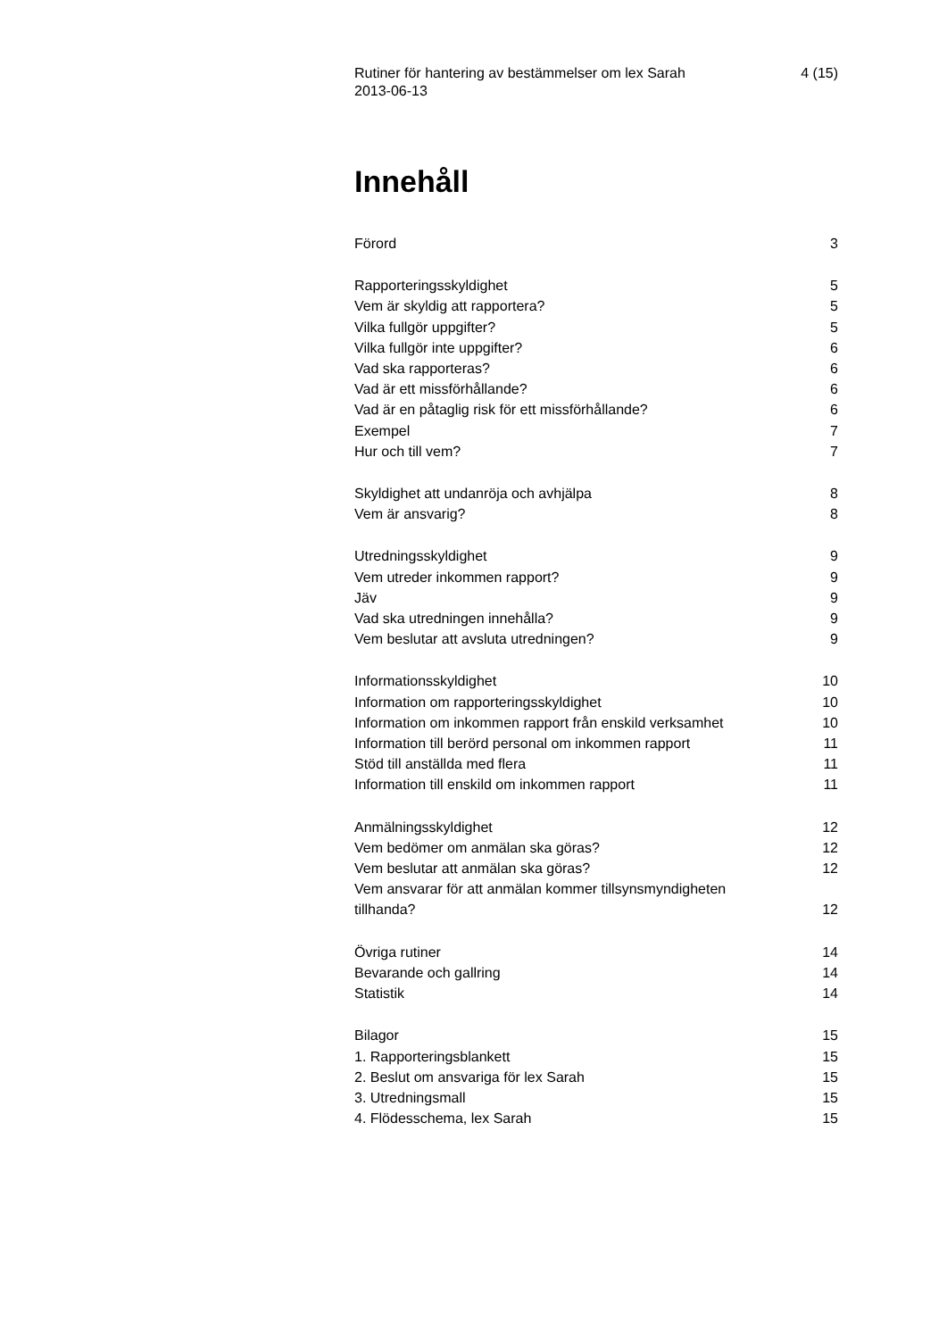Rutiner för hantering av bestämmelser om lex Sarah
2013-06-13 4 (15)
Innehåll
Förord 3
Rapporteringsskyldighet 5
Vem är skyldig att rapportera? 5
Vilka fullgör uppgifter? 5
Vilka fullgör inte uppgifter? 6
Vad ska rapporteras? 6
Vad är ett missförhållande? 6
Vad är en påtaglig risk för ett missförhållande? 6
Exempel 7
Hur och till vem? 7
Skyldighet att undanröja och avhjälpa 8
Vem är ansvarig? 8
Utredningsskyldighet 9
Vem utreder inkommen rapport? 9
Jäv 9
Vad ska utredningen innehålla? 9
Vem beslutar att avsluta utredningen? 9
Informationsskyldighet 10
Information om rapporteringsskyldighet 10
Information om inkommen rapport från enskild verksamhet 10
Information till berörd personal om inkommen rapport 11
Stöd till anställda med flera 11
Information till enskild om inkommen rapport 11
Anmälningsskyldighet 12
Vem bedömer om anmälan ska göras? 12
Vem beslutar att anmälan ska göras? 12
Vem ansvarar för att anmälan kommer tillsynsmyndigheten tillhanda? 12
Övriga rutiner 14
Bevarande och gallring 14
Statistik 14
Bilagor 15
1. Rapporteringsblankett 15
2. Beslut om ansvariga för lex Sarah 15
3. Utredningsmall 15
4. Flödesschema, lex Sarah 15